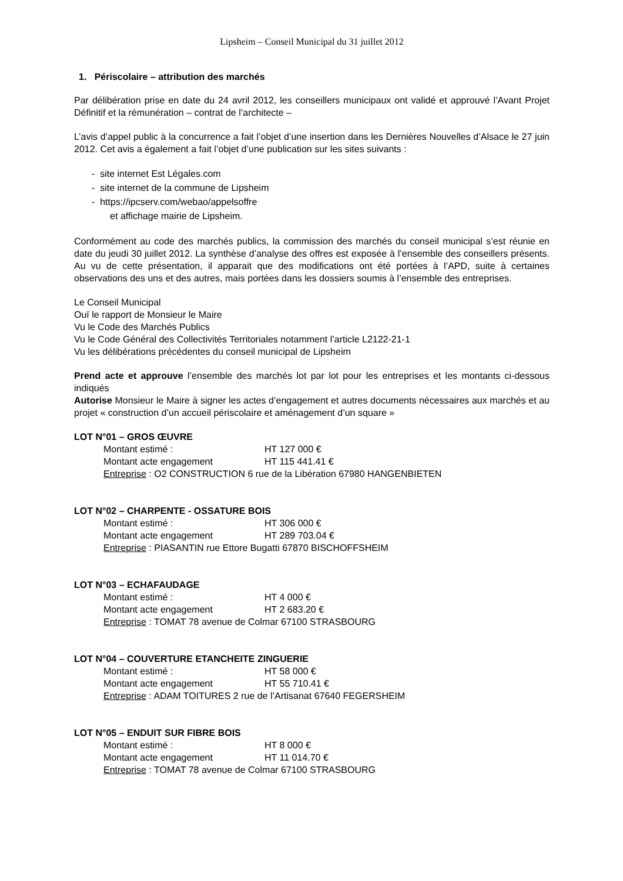Lipsheim – Conseil Municipal du 31 juillet 2012
1. Périscolaire – attribution des marchés
Par délibération prise en date du 24 avril 2012, les conseillers municipaux ont validé et approuvé l’Avant Projet Définitif et la rémunération – contrat de l’architecte –
L’avis d’appel public à la concurrence a fait l’objet d’une insertion dans les Dernières Nouvelles d’Alsace le 27 juin 2012. Cet avis a également a fait l’objet d’une publication sur les sites suivants :
- site internet Est Légales.com
- site internet de la commune de Lipsheim
- https://ipcserv.com/webao/appelsoffre
et affichage mairie de Lipsheim.
Conformément au code des marchés publics, la commission des marchés du conseil municipal s’est réunie en date du jeudi 30 juillet 2012. La synthèse d’analyse des offres est exposée à l’ensemble des conseillers présents. Au vu de cette présentation, il apparait que des modifications ont été portées à l’APD, suite à certaines observations des uns et des autres, mais portées dans les dossiers soumis à l’ensemble des entreprises.
Le Conseil Municipal
Ouï le rapport de Monsieur le Maire
Vu le Code des Marchés Publics
Vu le Code Général des Collectivités Territoriales notamment l’article L2122-21-1
Vu les délibérations précédentes du conseil municipal de Lipsheim
Prend acte et approuve l’ensemble des marchés lot par lot pour les entreprises et les montants ci-dessous indiqués
Autorise Monsieur le Maire à signer les actes d’engagement et autres documents nécessaires aux marchés et au projet « construction d’un accueil périscolaire et aménagement d’un square »
LOT N°01 – GROS ŒUVRE
Montant estimé : HT 127 000 €
Montant acte engagement HT 115 441.41 €
Entreprise : O2 CONSTRUCTION 6 rue de la Libération 67980 HANGENBIETEN
LOT N°02 – CHARPENTE - OSSATURE BOIS
Montant estimé : HT 306 000 €
Montant acte engagement HT 289 703.04 €
Entreprise : PIASANTIN rue Ettore Bugatti 67870 BISCHOFFSHEIM
LOT N°03 – ECHAFAUDAGE
Montant estimé : HT 4 000 €
Montant acte engagement HT 2 683.20 €
Entreprise : TOMAT 78 avenue de Colmar 67100 STRASBOURG
LOT N°04 – COUVERTURE ETANCHEITE ZINGUERIE
Montant estimé : HT 58 000 €
Montant acte engagement HT 55 710.41 €
Entreprise : ADAM TOITURES 2 rue de l’Artisanat 67640 FEGERSHEIM
LOT N°05 – ENDUIT SUR FIBRE BOIS
Montant estimé : HT 8 000 €
Montant acte engagement HT 11 014.70 €
Entreprise : TOMAT 78 avenue de Colmar 67100 STRASBOURG